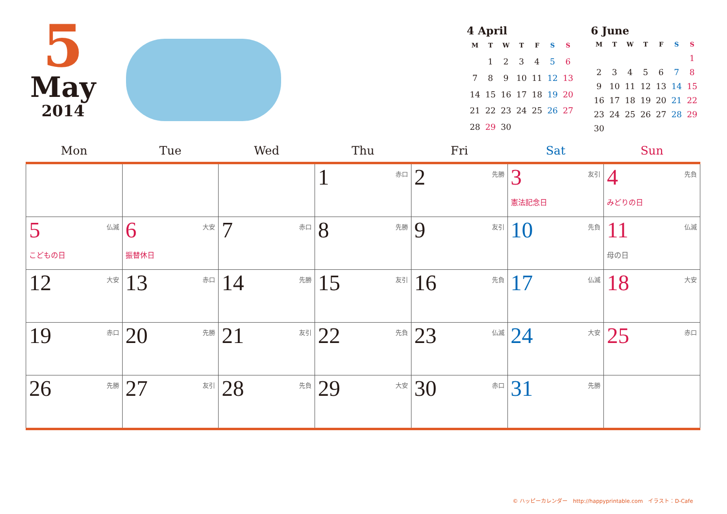5
May
2014
4 April
| M | T | W | T | F | S | S |
| --- | --- | --- | --- | --- | --- | --- |
| | 1 | 2 | 3 | 4 | 5 | 6 |
| 7 | 8 | 9 | 10 | 11 | 12 | 13 |
| 14 | 15 | 16 | 17 | 18 | 19 | 20 |
| 21 | 22 | 23 | 24 | 25 | 26 | 27 |
| 28 | 29 | 30 | | | | |
6 June
| M | T | W | T | F | S | S |
| --- | --- | --- | --- | --- | --- | --- |
| | | | | | | 1 |
| 2 | 3 | 4 | 5 | 6 | 7 | 8 |
| 9 | 10 | 11 | 12 | 13 | 14 | 15 |
| 16 | 17 | 18 | 19 | 20 | 21 | 22 |
| 23 | 24 | 25 | 26 | 27 | 28 | 29 |
| 30 | | | | | | |
| Mon | Tue | Wed | Thu | Fri | Sat | Sun |
| --- | --- | --- | --- | --- | --- | --- |
| | | | 赤口 1 | 先勝 2 | 友引 3 憲法記念日 | 先負 4 みどりの日 |
| 仏滅 5 こどもの日 | 大安 6 振替休日 | 赤口 7 | 先勝 8 | 友引 9 | 先負 10 | 仏滅 11 母の日 |
| 大安 12 | 赤口 13 | 先勝 14 | 友引 15 | 先負 16 | 仏滅 17 | 大安 18 |
| 赤口 19 | 先勝 20 | 友引 21 | 先負 22 | 仏滅 23 | 大安 24 | 赤口 25 |
| 先勝 26 | 友引 27 | 先負 28 | 大安 29 | 赤口 30 | 先勝 31 | |
© ハッピーカレンダー　http://happyprintable.com　イラスト：D-Cafe